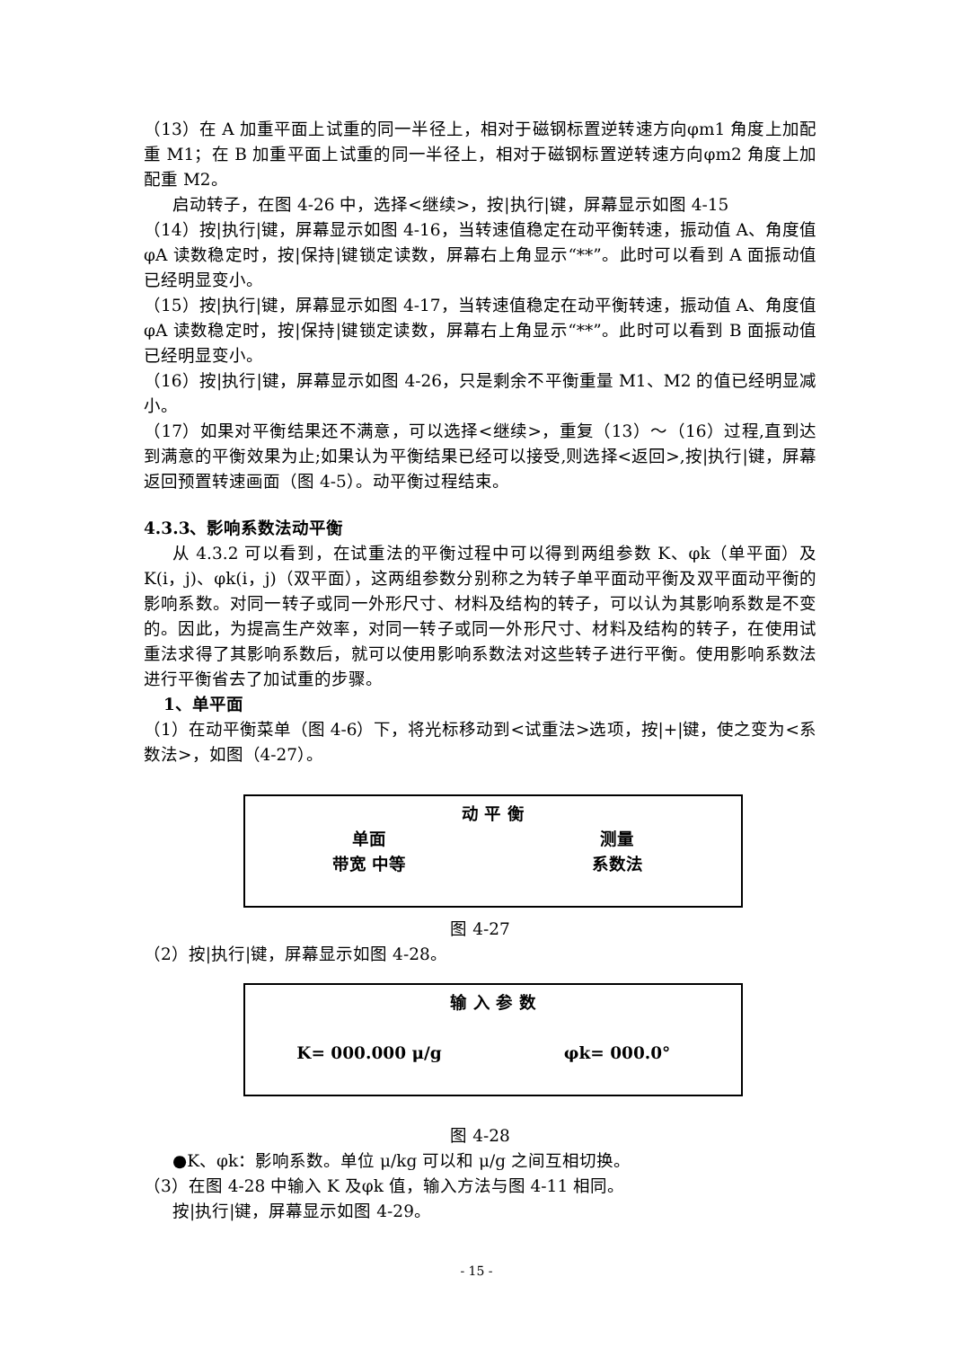（13）在 A 加重平面上试重的同一半径上，相对于磁钢标置逆转速方向φm1 角度上加配重 M1；在 B 加重平面上试重的同一半径上，相对于磁钢标置逆转速方向φm2 角度上加配重 M2。
启动转子，在图 4-26 中，选择<继续>，按|执行|键，屏幕显示如图 4-15
（14）按|执行|键，屏幕显示如图 4-16，当转速值稳定在动平衡转速，振动值 A、角度值φA 读数稳定时，按|保持|键锁定读数，屏幕右上角显示“**”。此时可以看到 A 面振动值已经明显变小。
（15）按|执行|键，屏幕显示如图 4-17，当转速值稳定在动平衡转速，振动值 A、角度值φA 读数稳定时，按|保持|键锁定读数，屏幕右上角显示“**”。此时可以看到 B 面振动值已经明显变小。
（16）按|执行|键，屏幕显示如图 4-26，只是剩余不平衡重量 M1、M2 的值已经明显减小。
（17）如果对平衡结果还不满意，可以选择<继续>，重复（13）～（16）过程,直到达到满意的平衡效果为止;如果认为平衡结果已经可以接受,则选择<返回>,按|执行|键，屏幕返回预置转速画面（图 4-5）。动平衡过程结束。
4.3.3、影响系数法动平衡
从 4.3.2 可以看到，在试重法的平衡过程中可以得到两组参数 K、φk（单平面）及 K(i，j)、φk(i，j)（双平面），这两组参数分别称之为转子单平面动平衡及双平面动平衡的影响系数。对同一转子或同一外形尺寸、材料及结构的转子，可以认为其影响系数是不变的。因此，为提高生产效率，对同一转子或同一外形尺寸、材料及结构的转子，在使用试重法求得了其影响系数后，就可以使用影响系数法对这些转子进行平衡。使用影响系数法进行平衡省去了加试重的步骤。
1、单平面
（1）在动平衡菜单（图 4-6）下，将光标移动到<试重法>选项，按|+|键，使之变为<系数法>，如图（4-27）。
动 平 衡
单面 测量
带宽 中等 系数法
图 4-27
（2）按|执行|键，屏幕显示如图 4-28。
输 入 参 数
K= 000.000 μ/g φk= 000.0°
图 4-28
●K、φk：影响系数。单位 μ/kg 可以和 μ/g 之间互相切换。
（3）在图 4-28 中输入 K 及φk 值，输入方法与图 4-11 相同。
按|执行|键，屏幕显示如图 4-29。
- 15 -